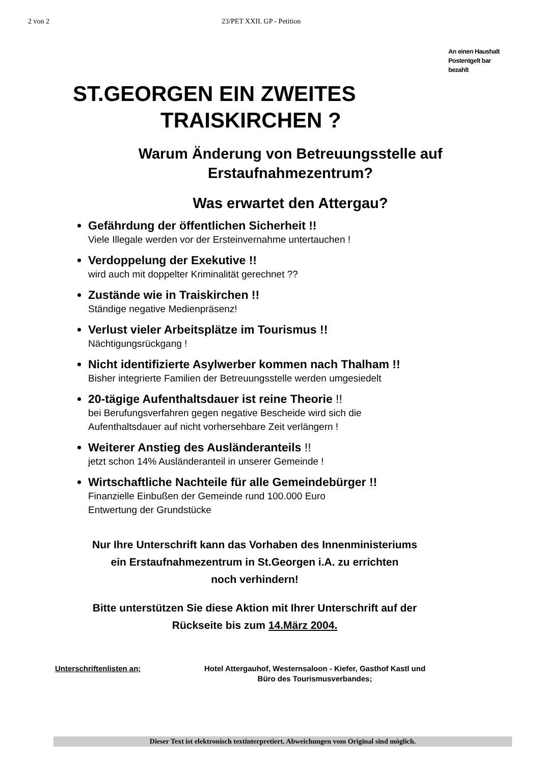2 von 2 23/PET XXII. GP - Petition
An einen Haushalt
Postentgelt bar
bezahlt
ST.GEORGEN EIN ZWEITES
TRAISKIRCHEN ?
Warum Änderung von Betreuungsstelle auf Erstaufnahmezentrum?
Was erwartet den Attergau?
Gefährdung der öffentlichen Sicherheit !!
Viele Illegale werden vor der Ersteinvernahme untertauchen !
Verdoppelung der Exekutive !!
wird auch mit doppelter Kriminalität gerechnet ??
Zustände wie in Traiskirchen !!
Ständige negative Medienpräsenz!
Verlust vieler Arbeitsplätze im Tourismus !!
Nächtigungsrückgang !
Nicht identifizierte Asylwerber kommen nach Thalham !!
Bisher integrierte Familien der Betreuungsstelle werden umgesiedelt
20-tägige Aufenthaltsdauer ist reine Theorie !!
bei Berufungsverfahren gegen negative Bescheide wird sich die
Aufenthaltsdauer auf nicht vorhersehbare Zeit verlängern !
Weiterer Anstieg des Ausländeranteils !!
jetzt schon 14% Ausländeranteil in unserer Gemeinde !
Wirtschaftliche Nachteile für alle Gemeindebürger !!
Finanzielle Einbußen der Gemeinde rund 100.000 Euro
Entwertung der Grundstücke
Nur Ihre Unterschrift kann das Vorhaben des Innenministeriums
ein Erstaufnahmezentrum in St.Georgen i.A. zu errichten
noch verhindern!
Bitte unterstützen Sie diese Aktion mit Ihrer Unterschrift auf der
Rückseite bis zum 14.März 2004.
Unterschriftenlisten an; Hotel Attergauhof, Westernsaloon - Kiefer, Gasthof Kastl und
Büro des Tourismusverbandes;
Dieser Text ist elektronisch textinterpretiert. Abweichungen vom Original sind möglich.